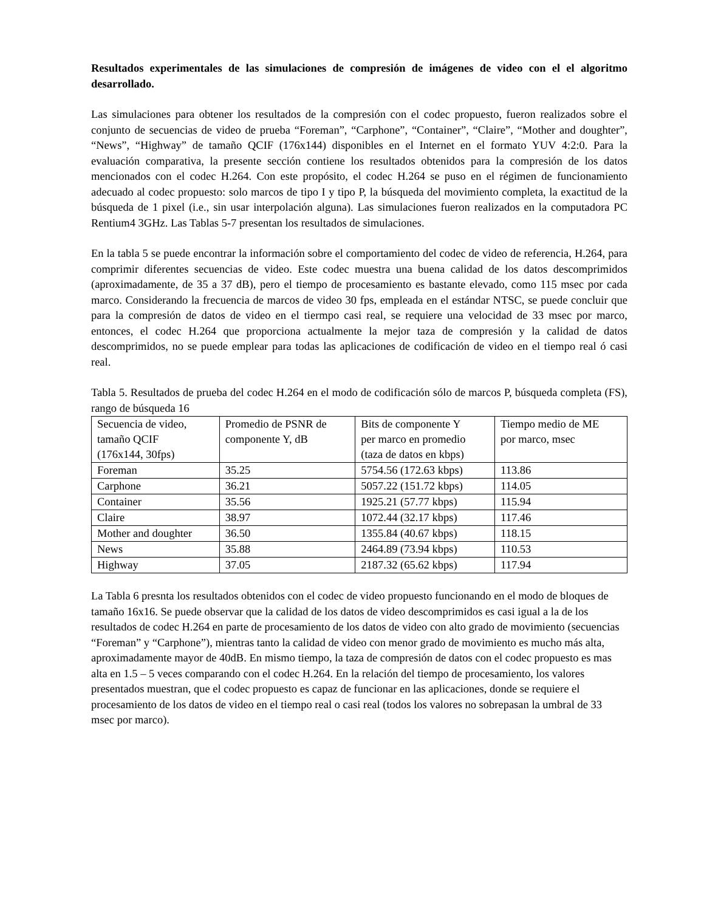Resultados experimentales de las simulaciones de compresión de imágenes de video con el el algoritmo desarrollado.
Las simulaciones para obtener los resultados de la compresión con el codec propuesto, fueron realizados sobre el conjunto de secuencias de video de prueba “Foreman”, “Carphone”, “Container”, “Claire”, “Mother and doughter”, “News”, “Highway” de tamaño QCIF (176x144) disponibles en el Internet en el formato YUV 4:2:0. Para la evaluación comparativa, la presente sección contiene los resultados obtenidos para la compresión de los datos mencionados con el codec H.264. Con este propósito, el codec H.264 se puso en el régimen de funcionamiento adecuado al codec propuesto: solo marcos de tipo I y tipo P, la búsqueda del movimiento completa, la exactitud de la búsqueda de 1 pixel (i.e., sin usar interpolación alguna). Las simulaciones fueron realizados en la computadora PC Rentium4 3GHz. Las Tablas 5-7 presentan los resultados de simulaciones.
En la tabla 5 se puede encontrar la información sobre el comportamiento del codec de video de referencia, H.264, para comprimir diferentes secuencias de video. Este codec muestra una buena calidad de los datos descomprimidos (aproximadamente, de 35 a 37 dB), pero el tiempo de procesamiento es bastante elevado, como 115 msec por cada marco. Considerando la frecuencia de marcos de video 30 fps, empleada en el estándar NTSC, se puede concluir que para la compresión de datos de video en el tiermpo casi real, se requiere una velocidad de 33 msec por marco, entonces, el codec H.264 que proporciona actualmente la mejor taza de compresión y la calidad de datos descomprimidos, no se puede emplear para todas las aplicaciones de codificación de video en el tiempo real ó casi real.
Tabla 5. Resultados de prueba del codec H.264 en el modo de codificación sólo de marcos P, búsqueda completa (FS), rango de búsqueda 16
| Secuencia de video, tamaño QCIF (176x144, 30fps) | Promedio de PSNR de componente Y, dB | Bits de componente Y per marco en promedio (taza de datos en kbps) | Tiempo medio de ME por marco, msec |
| Foreman | 35.25 | 5754.56 (172.63 kbps) | 113.86 |
| Carphone | 36.21 | 5057.22 (151.72 kbps) | 114.05 |
| Container | 35.56 | 1925.21 (57.77 kbps) | 115.94 |
| Claire | 38.97 | 1072.44 (32.17 kbps) | 117.46 |
| Mother and doughter | 36.50 | 1355.84 (40.67 kbps) | 118.15 |
| News | 35.88 | 2464.89 (73.94 kbps) | 110.53 |
| Highway | 37.05 | 2187.32 (65.62 kbps) | 117.94 |
La Tabla 6 presnta los resultados obtenidos con el codec de video propuesto funcionando en el modo de bloques de tamaño 16x16. Se puede observar que la calidad de los datos de video descomprimidos es casi igual a la de los resultados de codec H.264 en parte de procesamiento de los datos de video con alto grado de movimiento (secuencias “Foreman” y “Carphone”), mientras tanto la calidad de video con menor grado de movimiento es mucho más alta, aproximadamente mayor de 40dB. En mismo tiempo, la taza de compresión de datos con el codec propuesto es mas alta en 1.5 – 5 veces comparando con el codec H.264. En la relación del tiempo de procesamiento, los valores presentados muestran, que el codec propuesto es capaz de funcionar en las aplicaciones, donde se requiere el procesamiento de los datos de video en el tiempo real o casi real (todos los valores no sobrepasan la umbral de 33 msec por marco).